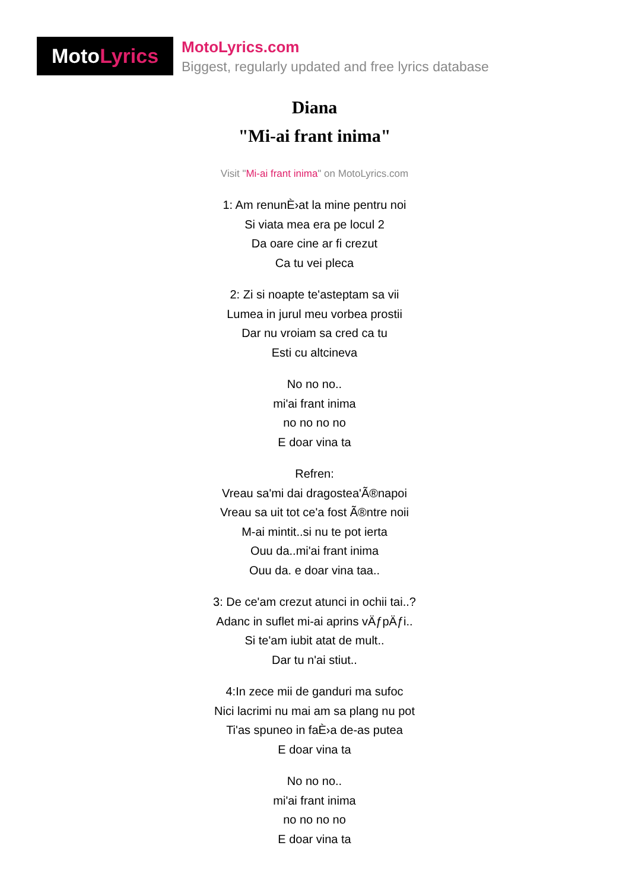Moto Lyrics
MotoLyrics.com
Biggest, regularly updated and free lyrics database
Diana
"Mi-ai frant inima"
Visit "Mi-ai frant inima" on MotoLyrics.com
1: Am renunÈ›at la mine pentru noi
Si viata mea era pe locul 2
Da oare cine ar fi crezut
Ca tu vei pleca
2: Zi si noapte te'asteptam sa vii
Lumea in jurul meu vorbea prostii
Dar nu vroiam sa cred ca tu
Esti cu altcineva
No no no..
mi'ai frant inima
no no no no
E doar vina ta
Refren:
Vreau sa'mi dai dragostea'Ã®napoi
Vreau sa uit tot ce'a fost Ã®ntre noii
M-ai mintit..si nu te pot ierta
Ouu da..mi'ai frant inima
Ouu da. e doar vina taa..
3: De ce'am crezut atunci in ochii tai..?
Adanc in suflet mi-ai aprins vÄƒpÄƒi..
Si te'am iubit atat de mult..
Dar tu n'ai stiut..
4:In zece mii de ganduri ma sufoc
Nici lacrimi nu mai am sa plang nu pot
Ti'as spuneo in faÈ›a de-as putea
E doar vina ta
No no no..
mi'ai frant inima
no no no no
E doar vina ta